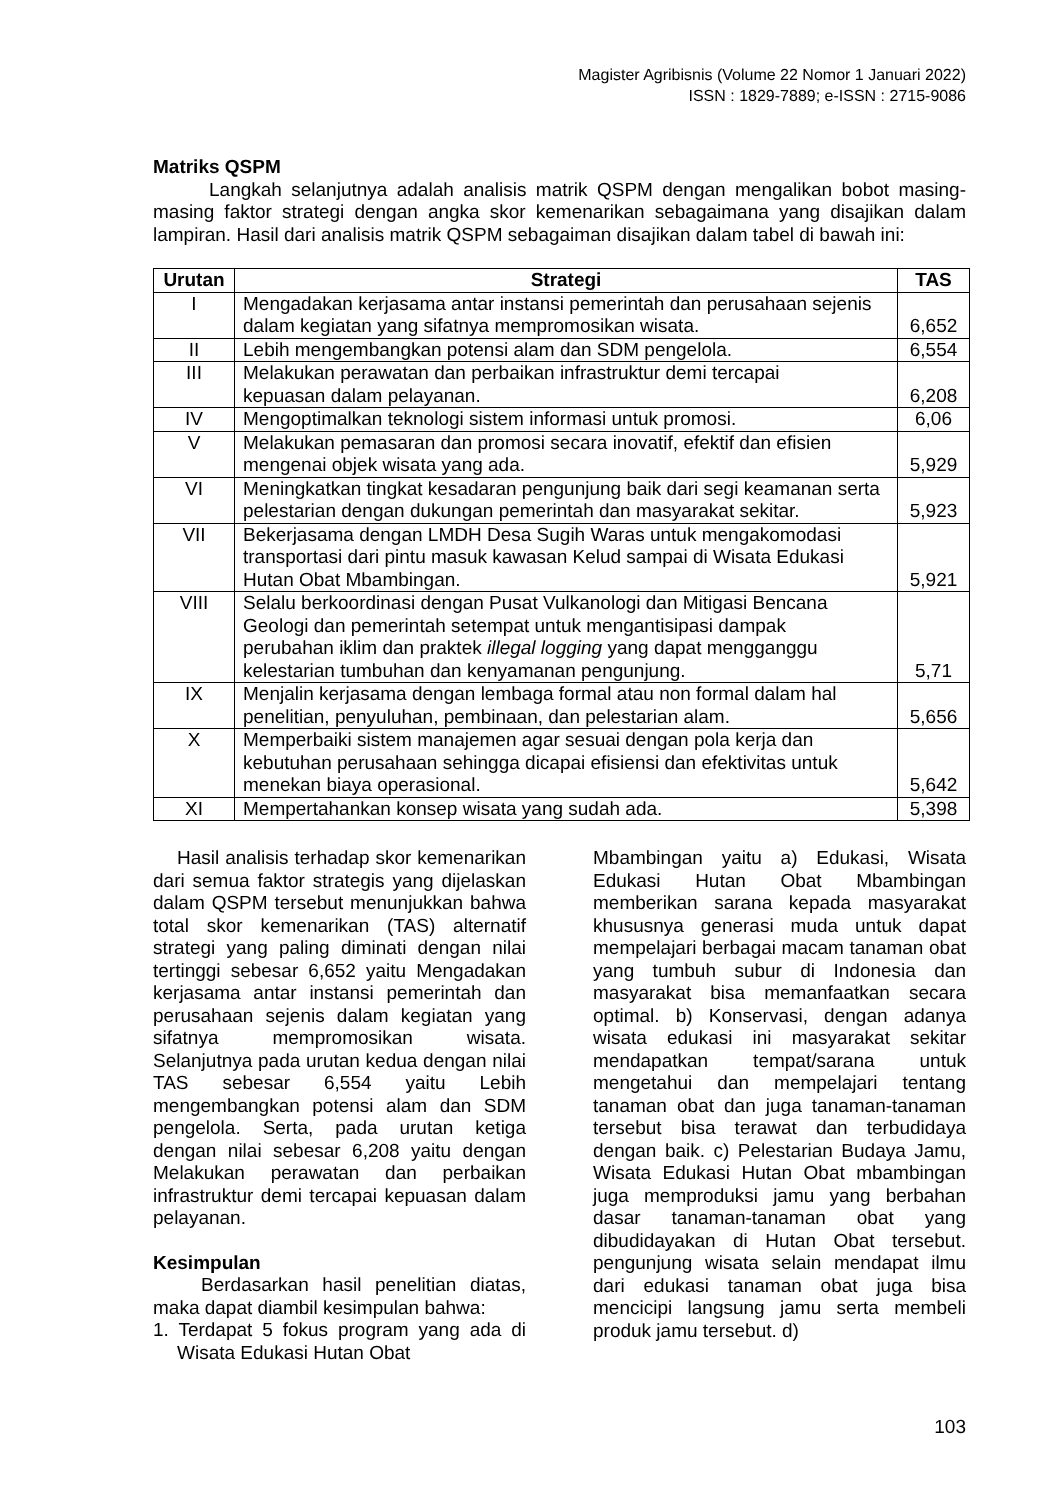Magister Agribisnis (Volume 22 Nomor 1 Januari 2022)
ISSN : 1829-7889; e-ISSN : 2715-9086
Matriks QSPM
Langkah selanjutnya adalah analisis matrik QSPM dengan mengalikan bobot masing-masing faktor strategi dengan angka skor kemenarikan sebagaimana yang disajikan dalam lampiran. Hasil dari analisis matrik QSPM sebagaiman disajikan dalam tabel di bawah ini:
| Urutan | Strategi | TAS |
| --- | --- | --- |
| I | Mengadakan kerjasama antar instansi pemerintah dan perusahaan sejenis dalam kegiatan yang sifatnya mempromosikan wisata. | 6,652 |
| II | Lebih mengembangkan potensi alam dan SDM pengelola. | 6,554 |
| III | Melakukan perawatan dan perbaikan infrastruktur demi tercapai kepuasan dalam pelayanan. | 6,208 |
| IV | Mengoptimalkan teknologi sistem informasi untuk promosi. | 6,06 |
| V | Melakukan pemasaran dan promosi secara inovatif, efektif dan efisien mengenai objek wisata yang ada. | 5,929 |
| VI | Meningkatkan tingkat kesadaran pengunjung baik dari segi keamanan serta pelestarian dengan dukungan pemerintah dan masyarakat sekitar. | 5,923 |
| VII | Bekerjasama dengan LMDH Desa Sugih Waras untuk mengakomodasi transportasi dari pintu masuk kawasan Kelud sampai di Wisata Edukasi Hutan Obat Mbambingan. | 5,921 |
| VIII | Selalu berkoordinasi dengan Pusat Vulkanologi dan Mitigasi Bencana Geologi dan pemerintah setempat untuk mengantisipasi dampak perubahan iklim dan praktek illegal logging yang dapat mengganggu kelestarian tumbuhan dan kenyamanan pengunjung. | 5,71 |
| IX | Menjalin kerjasama dengan lembaga formal atau non formal dalam hal penelitian, penyuluhan, pembinaan, dan pelestarian alam. | 5,656 |
| X | Memperbaiki sistem manajemen agar sesuai dengan pola kerja dan kebutuhan perusahaan sehingga dicapai efisiensi dan efektivitas untuk menekan biaya operasional. | 5,642 |
| XI | Mempertahankan konsep wisata yang sudah ada. | 5,398 |
Hasil analisis terhadap skor kemenarikan dari semua faktor strategis yang dijelaskan dalam QSPM tersebut menunjukkan bahwa total skor kemenarikan (TAS) alternatif strategi yang paling diminati dengan nilai tertinggi sebesar 6,652 yaitu Mengadakan kerjasama antar instansi pemerintah dan perusahaan sejenis dalam kegiatan yang sifatnya mempromosikan wisata. Selanjutnya pada urutan kedua dengan nilai TAS sebesar 6,554 yaitu Lebih mengembangkan potensi alam dan SDM pengelola. Serta, pada urutan ketiga dengan nilai sebesar 6,208 yaitu dengan Melakukan perawatan dan perbaikan infrastruktur demi tercapai kepuasan dalam pelayanan.
Kesimpulan
Berdasarkan hasil penelitian diatas, maka dapat diambil kesimpulan bahwa:
1. Terdapat 5 fokus program yang ada di Wisata Edukasi Hutan Obat
Mbambingan yaitu a) Edukasi, Wisata Edukasi Hutan Obat Mbambingan memberikan sarana kepada masyarakat khususnya generasi muda untuk dapat mempelajari berbagai macam tanaman obat yang tumbuh subur di Indonesia dan masyarakat bisa memanfaatkan secara optimal. b) Konservasi, dengan adanya wisata edukasi ini masyarakat sekitar mendapatkan tempat/sarana untuk mengetahui dan mempelajari tentang tanaman obat dan juga tanaman-tanaman tersebut bisa terawat dan terbudidaya dengan baik. c) Pelestarian Budaya Jamu, Wisata Edukasi Hutan Obat mbambingan juga memproduksi jamu yang berbahan dasar tanaman-tanaman obat yang dibudidayakan di Hutan Obat tersebut. pengunjung wisata selain mendapat ilmu dari edukasi tanaman obat juga bisa mencicipi langsung jamu serta membeli produk jamu tersebut. d)
103